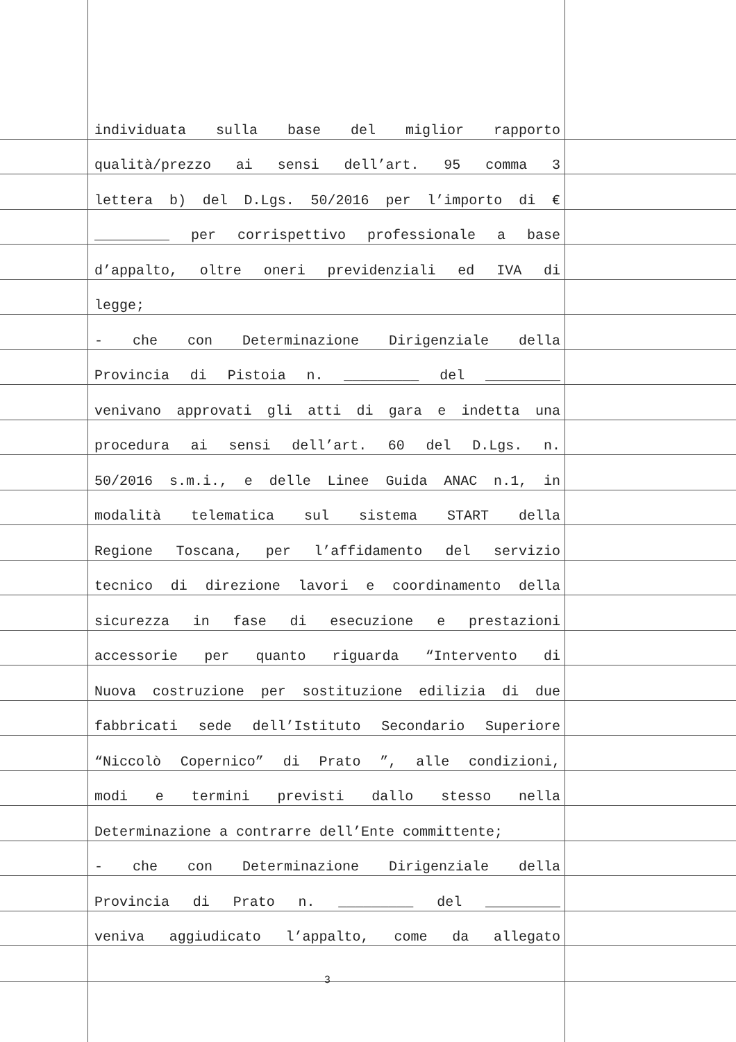individuata sulla base del miglior rapporto
qualità/prezzo ai sensi dell’art. 95 comma 3
lettera b) del D.Lgs. 50/2016 per l’importo di €
_________ per corrispettivo professionale a base
d’appalto, oltre oneri previdenziali ed IVA di
legge;
- che con Determinazione Dirigenziale della
Provincia di Pistoia n. _________ del _________
venivano approvati gli atti di gara e indetta una
procedura ai sensi dell’art. 60 del D.Lgs. n.
50/2016 s.m.i., e delle Linee Guida ANAC n.1, in
modalità telematica sul sistema START della
Regione Toscana, per l’affidamento del servizio
tecnico di direzione lavori e coordinamento della
sicurezza in fase di esecuzione e prestazioni
accessorie per quanto riguarda “Intervento di
Nuova costruzione per sostituzione edilizia di due
fabbricati sede dell’Istituto Secondario Superiore
“Niccolò Copernico” di Prato ”, alle condizioni,
modi e termini previsti dallo stesso nella
Determinazione a contrarre dell’Ente committente;
- che con Determinazione Dirigenziale della
Provincia di Prato n. _________ del _________
veniva aggiudicato l’appalto, come da allegato
3